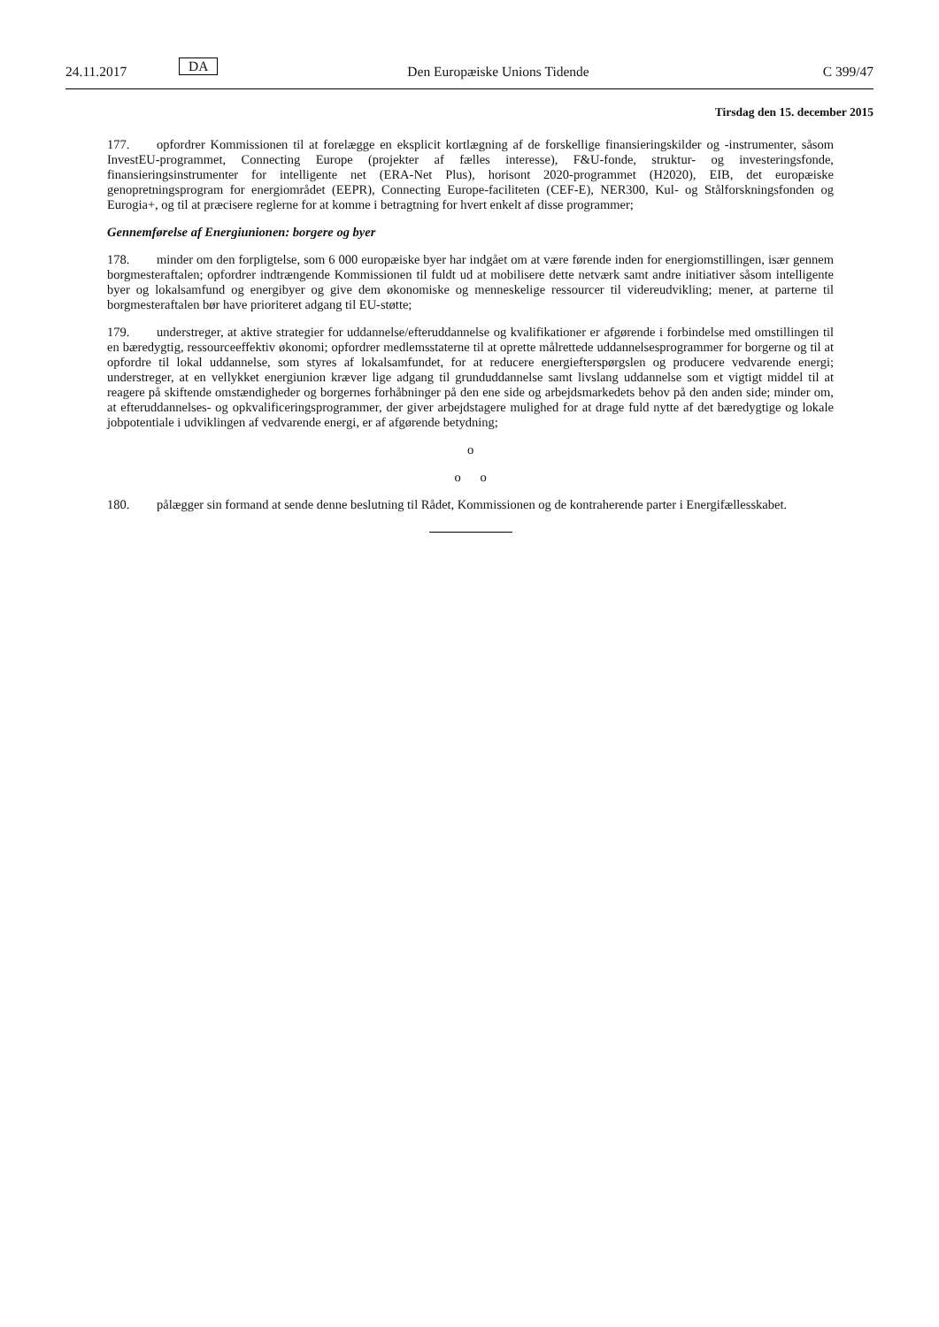24.11.2017 DA Den Europæiske Unions Tidende C 399/47
Tirsdag den 15. december 2015
177. opfordrer Kommissionen til at forelægge en eksplicit kortlægning af de forskellige finansieringskilder og -instrumenter, såsom InvestEU-programmet, Connecting Europe (projekter af fælles interesse), F&U-fonde, struktur- og investeringsfonde, finansieringsinstrumenter for intelligente net (ERA-Net Plus), horisont 2020-programmet (H2020), EIB, det europæiske genopretningsprogram for energiområdet (EEPR), Connecting Europe-faciliteten (CEF-E), NER300, Kul- og Stålforskningsfonden og Eurogia+, og til at præcisere reglerne for at komme i betragtning for hvert enkelt af disse programmer;
Gennemførelse af Energiunionen: borgere og byer
178. minder om den forpligtelse, som 6 000 europæiske byer har indgået om at være førende inden for energiomstillingen, især gennem borgmesteraftalen; opfordrer indtrængende Kommissionen til fuldt ud at mobilisere dette netværk samt andre initiativer såsom intelligente byer og lokalsamfund og energibyer og give dem økonomiske og menneskelige ressourcer til videreudvikling; mener, at parterne til borgmesteraftalen bør have prioriteret adgang til EU-støtte;
179. understreger, at aktive strategier for uddannelse/efteruddannelse og kvalifikationer er afgørende i forbindelse med omstillingen til en bæredygtig, ressourceeffektiv økonomi; opfordrer medlemsstaterne til at oprette målrettede uddannelsesprogrammer for borgerne og til at opfordre til lokal uddannelse, som styres af lokalsamfundet, for at reducere energiefterspørgslen og producere vedvarende energi; understreger, at en vellykket energiunion kræver lige adgang til grunduddannelse samt livslang uddannelse som et vigtigt middel til at reagere på skiftende omstændigheder og borgernes forhåbninger på den ene side og arbejdsmarkedets behov på den anden side; minder om, at efteruddannelses- og opkvalificeringsprogrammer, der giver arbejdstagere mulighed for at drage fuld nytte af det bæredygtige og lokale jobpotentiale i udviklingen af vedvarende energi, er af afgørende betydning;
o
o o
180. pålægger sin formand at sende denne beslutning til Rådet, Kommissionen og de kontraherende parter i Energifællesskabet.